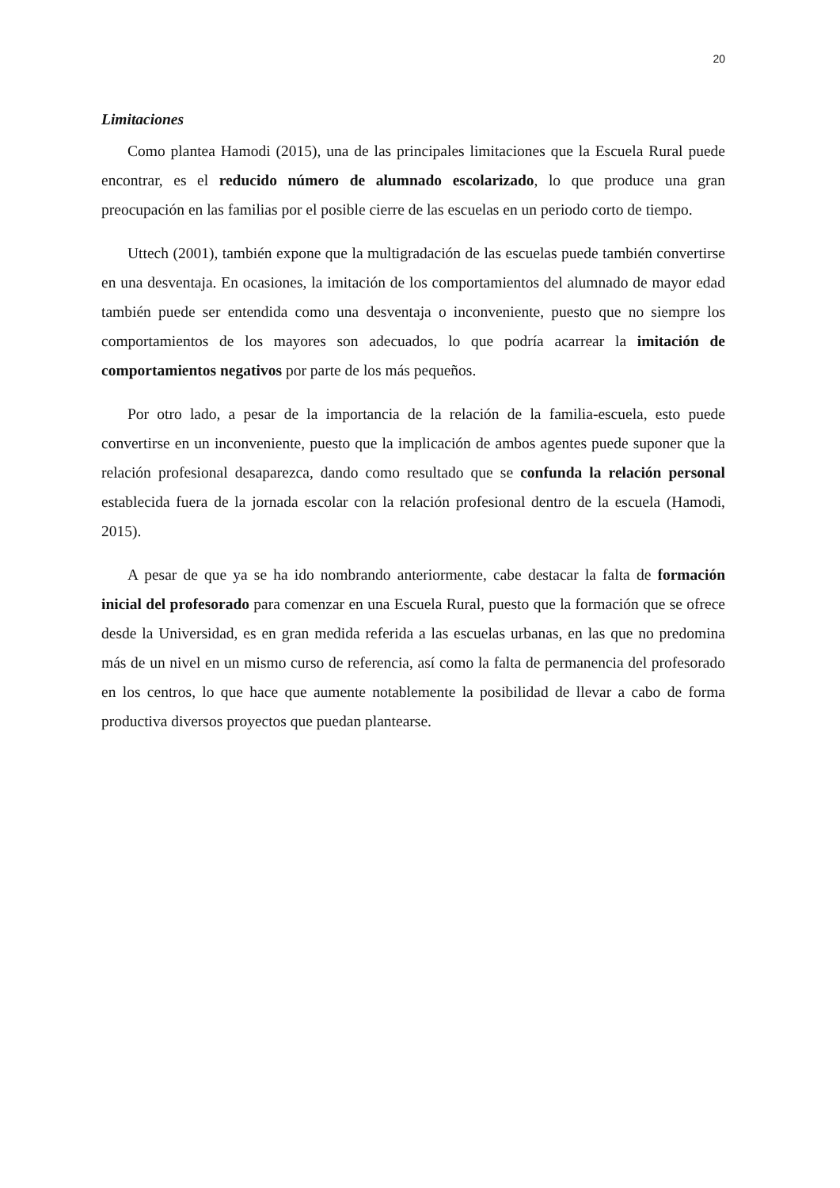20
Limitaciones
Como plantea Hamodi (2015), una de las principales limitaciones que la Escuela Rural puede encontrar, es el reducido número de alumnado escolarizado, lo que produce una gran preocupación en las familias por el posible cierre de las escuelas en un periodo corto de tiempo.
Uttech (2001), también expone que la multigradación de las escuelas puede también convertirse en una desventaja. En ocasiones, la imitación de los comportamientos del alumnado de mayor edad también puede ser entendida como una desventaja o inconveniente, puesto que no siempre los comportamientos de los mayores son adecuados, lo que podría acarrear la imitación de comportamientos negativos por parte de los más pequeños.
Por otro lado, a pesar de la importancia de la relación de la familia-escuela, esto puede convertirse en un inconveniente, puesto que la implicación de ambos agentes puede suponer que la relación profesional desaparezca, dando como resultado que se confunda la relación personal establecida fuera de la jornada escolar con la relación profesional dentro de la escuela (Hamodi, 2015).
A pesar de que ya se ha ido nombrando anteriormente, cabe destacar la falta de formación inicial del profesorado para comenzar en una Escuela Rural, puesto que la formación que se ofrece desde la Universidad, es en gran medida referida a las escuelas urbanas, en las que no predomina más de un nivel en un mismo curso de referencia, así como la falta de permanencia del profesorado en los centros, lo que hace que aumente notablemente la posibilidad de llevar a cabo de forma productiva diversos proyectos que puedan plantearse.